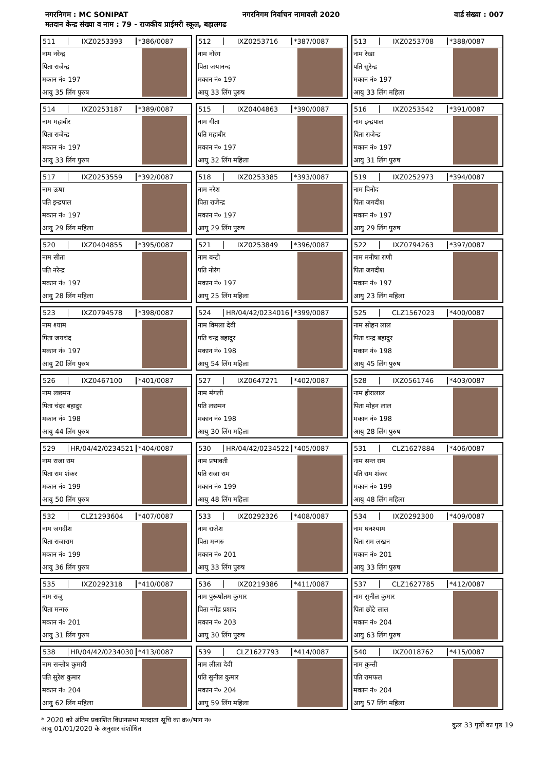नगरनिगम : MC SONIPAT नगरनिगम निर्वाचन नामावली 2020 वार्ड संख्या : 007
मतदान केन्द्र संख्या व नाम : 79 - राजकीय प्राईमरी स्कूल, बहालगढ
511 IXZ0253393 *386/0087
नाम नरेन्द्र
पिता राजेन्द्र
मकान नं० 197
आयु 35 लिंग पुरुष
512 IXZ0253716 *387/0087
नाम नोरंग
पिता जयानन्द
मकान नं० 197
आयु 33 लिंग पुरुष
513 IXZ0253708 *388/0087
नाम रेखा
पति सुरेन्द्र
मकान नं० 197
आयु 33 लिंग महिला
514 IXZ0253187 *389/0087
नाम महाबीर
पिता राजेन्द्र
मकान नं० 197
आयु 33 लिंग पुरुष
515 IXZ0404863 *390/0087
नाम गीता
पति महाबीर
मकान नं० 197
आयु 32 लिंग महिला
516 IXZ0253542 *391/0087
नाम इन्द्रपाल
पिता राजेन्द्र
मकान नं० 197
आयु 31 लिंग पुरुष
517 IXZ0253559 *392/0087
नाम ऊषा
पति इन्द्रपाल
मकान नं० 197
आयु 29 लिंग महिला
518 IXZ0253385 *393/0087
नाम नरेश
पिता राजेन्द्र
मकान नं० 197
आयु 29 लिंग पुरुष
519 IXZ0252973 *394/0087
नाम विनोद
पिता जगदीश
मकान नं० 197
आयु 29 लिंग पुरुष
520 IXZ0404855 *395/0087
नाम सीता
पति नरेन्द्र
मकान नं० 197
आयु 28 लिंग महिला
521 IXZ0253849 *396/0087
नाम बन्टी
पति नोरंग
मकान नं० 197
आयु 25 लिंग महिला
522 IXZ0794263 *397/0087
नाम मनीषा राणी
पिता जगदीश
मकान नं० 197
आयु 23 लिंग महिला
523 IXZ0794578 *398/0087
नाम श्याम
पिता जयचंद
मकान नं० 197
आयु 20 लिंग पुरुष
524 HR/04/42/0234016 *399/0087
नाम विमला देवी
पति चन्द्र बहादुर
मकान नं० 198
आयु 54 लिंग महिला
525 CLZ1567023 *400/0087
नाम सोहन लाल
पिता चन्द्र बहादुर
मकान नं० 198
आयु 45 लिंग पुरुष
526 IXZ0467100 *401/0087
नाम लछमन
पिता चंदर बहादुर
मकान नं० 198
आयु 44 लिंग पुरुष
527 IXZ0647271 *402/0087
नाम मंगली
पति लछमन
मकान नं० 198
आयु 30 लिंग महिला
528 IXZ0561746 *403/0087
नाम हीरालाल
पिता मोहन लाल
मकान नं० 198
आयु 28 लिंग पुरुष
529 HR/04/42/0234521 *404/0087
नाम राजा राम
पिता राम शंकर
मकान नं० 199
आयु 50 लिंग पुरुष
530 HR/04/42/0234522 *405/0087
नाम प्रभावती
पति राजा राम
मकान नं० 199
आयु 48 लिंग महिला
531 CLZ1627884 *406/0087
नाम सन्त राम
पति राम शंकर
मकान नं० 199
आयु 48 लिंग महिला
532 CLZ1293604 *407/0087
नाम जगदीश
पिता राजाराम
मकान नं० 199
आयु 36 लिंग पुरुष
533 IXZ0292326 *408/0087
नाम राजेश
पिता मन्गरु
मकान नं० 201
आयु 33 लिंग पुरुष
534 IXZ0292300 *409/0087
नाम घनश्याम
पिता राम लखन
मकान नं० 201
आयु 33 लिंग पुरुष
535 IXZ0292318 *410/0087
नाम राजु
पिता मन्गरु
मकान नं० 201
आयु 31 लिंग पुरुष
536 IXZ0219386 *411/0087
नाम पुरूषोतम कुमार
पिता नगेंद्र प्रशाद
मकान नं० 203
आयु 30 लिंग पुरुष
537 CLZ1627785 *412/0087
नाम सुनील कुमार
पिता छोटे लाल
मकान नं० 204
आयु 63 लिंग पुरुष
538 HR/04/42/0234030 *413/0087
नाम सन्तोष कुमारी
पति सुरेश कुमार
मकान नं० 204
आयु 62 लिंग महिला
539 CLZ1627793 *414/0087
नाम लीला देवी
पति सुनील कुमार
मकान नं० 204
आयु 59 लिंग महिला
540 IXZ0018762 *415/0087
नाम कुन्ती
पति रामफल
मकान नं० 204
आयु 57 लिंग महिला
* 2020 को अंतिम प्रकाशित विधानसभा मतदाता सूचि का क्र०/भाग न०
आयु 01/01/2020 के अनुसार संशोधित
कुल 33 पृष्ठों का पृष्ठ 19